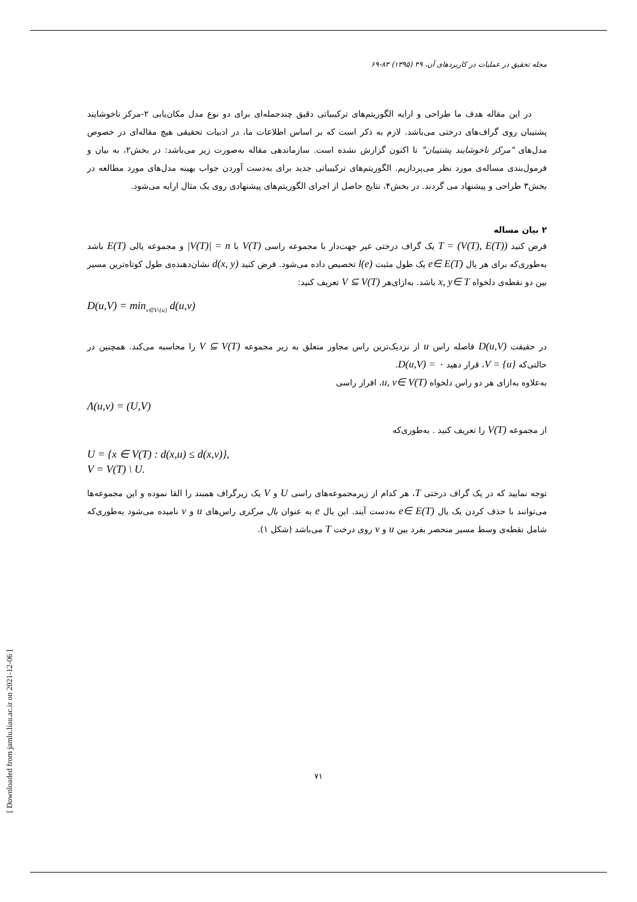[ Downloaded from jamlu.liau.ac.ir on 2021-12-06 ]
مجله تحقیق در عملیات در کاربردهای آن، ۴۹ (۱۳۹۵) ۸۳-۶۹
در این مقاله هدف ما طراحی و ارایه الگوریتم‌های ترکیبیاتی دقیق چندجمله‌ای برای دو نوع مدل مکان‌یابی ۲-مرکز ناخوشایند پشتیبان روی گراف‌های درختی می‌باشد. لازم به ذکر است که بر اساس اطلاعات ما، در ادبیات تحقیقی هیچ مقاله‌ای در خصوص مدل‌های "مرکز ناخوشایند پشتیبان" تا اکنون گزارش نشده است. سازماندهی مقاله به‌صورت زیر می‌باشد: در بخش۲، به بیان و فرمول‌بندی مساله‌ی مورد نظر می‌پردازیم. الگوریتم‌های ترکیبیاتی جدید برای به‌دست آوردن جواب بهینه مدل‌های مورد مطالعه در بخش۳ طراحی و پیشنهاد می گردند. در بخش۴، نتایج حاصل از اجرای الگوریتم‌های پیشنهادی روی یک مثال ارایه می‌شود.
۲ بیان مساله
فرض کنید T = (V(T), E(T)) یک گراف درختی غیر جهت‌دار با مجموعه راسی V(T) با |V(T)| = n و مجموعه یالی E(T) باشد به‌طوری‌که برای هر یال e∈ E(T) یک طول مثبت l(e) تخصیص داده می‌شود. فرض کنید d(x, y) نشان‌دهنده‌ی طول کوتاه‌ترین مسیر بین دو نقطه‌ی دلخواه x, y∈ T باشد. به‌ازای‌هر V ⊆ V(T) تعریف کنید:
D(u,V) = min<sub>v∈V\{u}</sub> d(u,v)
در حقیقت D(u,V) فاصله راس u از نزدیک‌ترین راس مجاور متعلق به زیر مجموعه V ⊆ V(T) را محاسبه می‌کند. همچنین در حالتی‌که V = {u}، قرار دهید D(u,V) = ۰.
به‌علاوه به‌ازای هر دو راس دلخواه u, v∈ V(T)، افراز راسی
Λ(u,v) = (U,V)
از مجموعه V(T) را تعریف کنید . به‌طوری‌که
U = {x ∈ V(T) : d(x,u) ≤ d(x,v)},
V = V(T) \ U.
توجه نمایید که در یک گراف درختی T، هر کدام از زیرمجموعه‌های راسی U و V یک زیرگراف همبند را القا نموده و این مجموعه‌ها می‌توانند با حذف کردن یک یال e∈ E(T) به‌دست آیند. این یال e به عنوان یال مرکزی راس‌های u و v نامیده می‌شود به‌طوری‌که شامل نقطه‌ی وسط مسیر منحصر بفرد بین u و v روی درخت T می‌باشد (شکل ۱).
۷۱